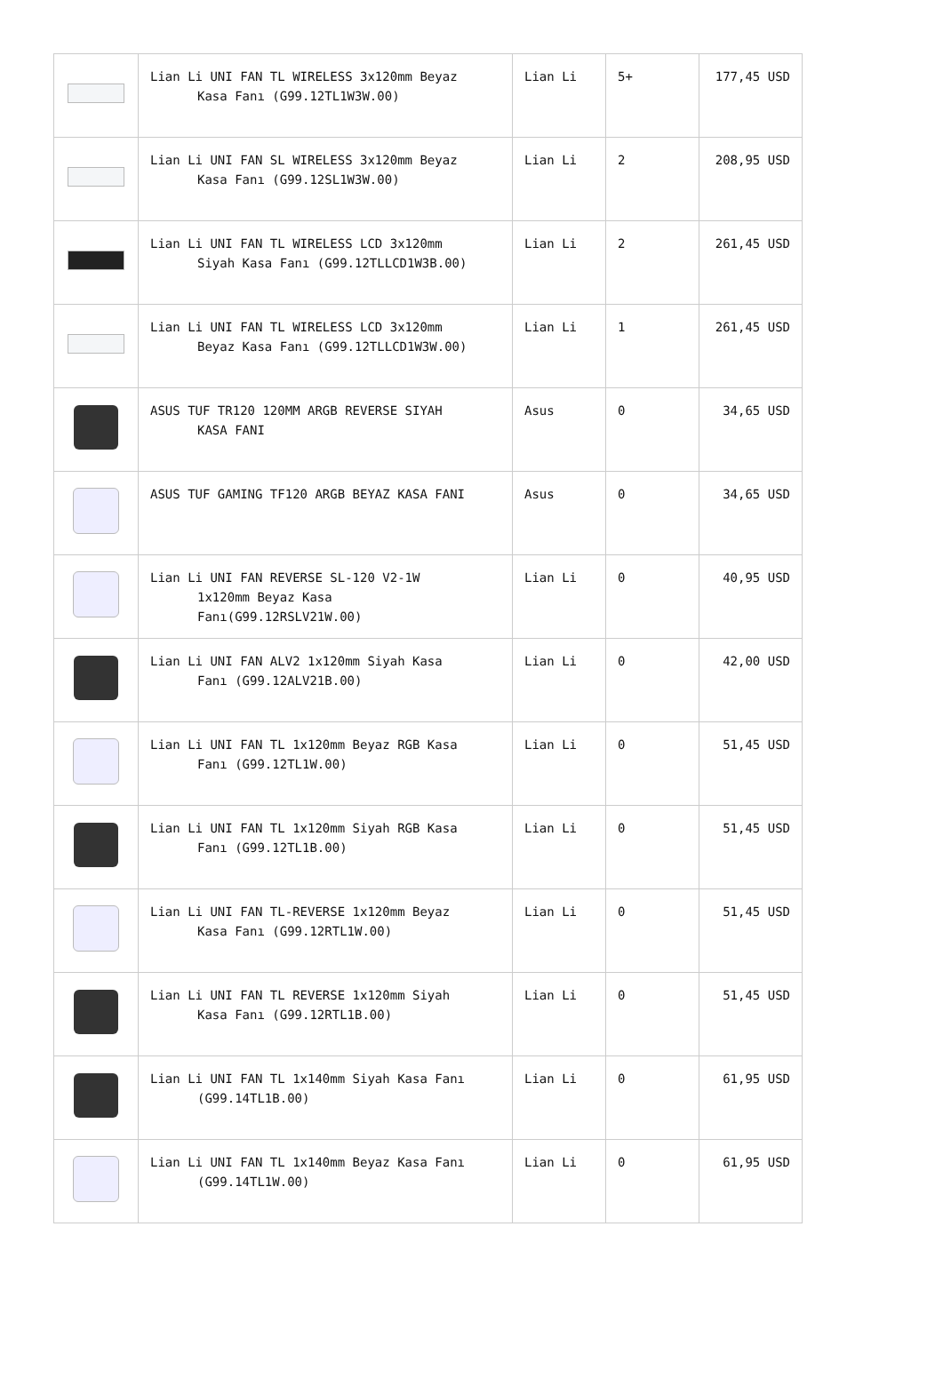| | Lian Li UNI FAN TL WIRELESS 3x120mm Beyaz Kasa Fanı (G99.12TL1W3W.00) | Lian Li | 5+ | 177,45 USD |
| | Lian Li UNI FAN SL WIRELESS 3x120mm Beyaz Kasa Fanı (G99.12SL1W3W.00) | Lian Li | 2 | 208,95 USD |
| | Lian Li UNI FAN TL WIRELESS LCD 3x120mm Siyah Kasa Fanı (G99.12TLLCD1W3B.00) | Lian Li | 2 | 261,45 USD |
| | Lian Li UNI FAN TL WIRELESS LCD 3x120mm Beyaz Kasa Fanı (G99.12TLLCD1W3W.00) | Lian Li | 1 | 261,45 USD |
| | ASUS TUF TR120 120MM ARGB REVERSE SIYAH KASA FANI | Asus | 0 | 34,65 USD |
| | ASUS TUF GAMING TF120 ARGB BEYAZ KASA FANI | Asus | 0 | 34,65 USD |
| | Lian Li UNI FAN REVERSE SL-120 V2-1W 1x120mm Beyaz Kasa Fanı(G99.12RSLV21W.00) | Lian Li | 0 | 40,95 USD |
| | Lian Li UNI FAN ALV2 1x120mm Siyah Kasa Fanı (G99.12ALV21B.00) | Lian Li | 0 | 42,00 USD |
| | Lian Li UNI FAN TL 1x120mm Beyaz RGB Kasa Fanı (G99.12TL1W.00) | Lian Li | 0 | 51,45 USD |
| | Lian Li UNI FAN TL 1x120mm Siyah RGB Kasa Fanı (G99.12TL1B.00) | Lian Li | 0 | 51,45 USD |
| | Lian Li UNI FAN TL-REVERSE 1x120mm Beyaz Kasa Fanı (G99.12RTL1W.00) | Lian Li | 0 | 51,45 USD |
| | Lian Li UNI FAN TL REVERSE 1x120mm Siyah Kasa Fanı (G99.12RTL1B.00) | Lian Li | 0 | 51,45 USD |
| | Lian Li UNI FAN TL 1x140mm Siyah Kasa Fanı (G99.14TL1B.00) | Lian Li | 0 | 61,95 USD |
| | Lian Li UNI FAN TL 1x140mm Beyaz Kasa Fanı (G99.14TL1W.00) | Lian Li | 0 | 61,95 USD |